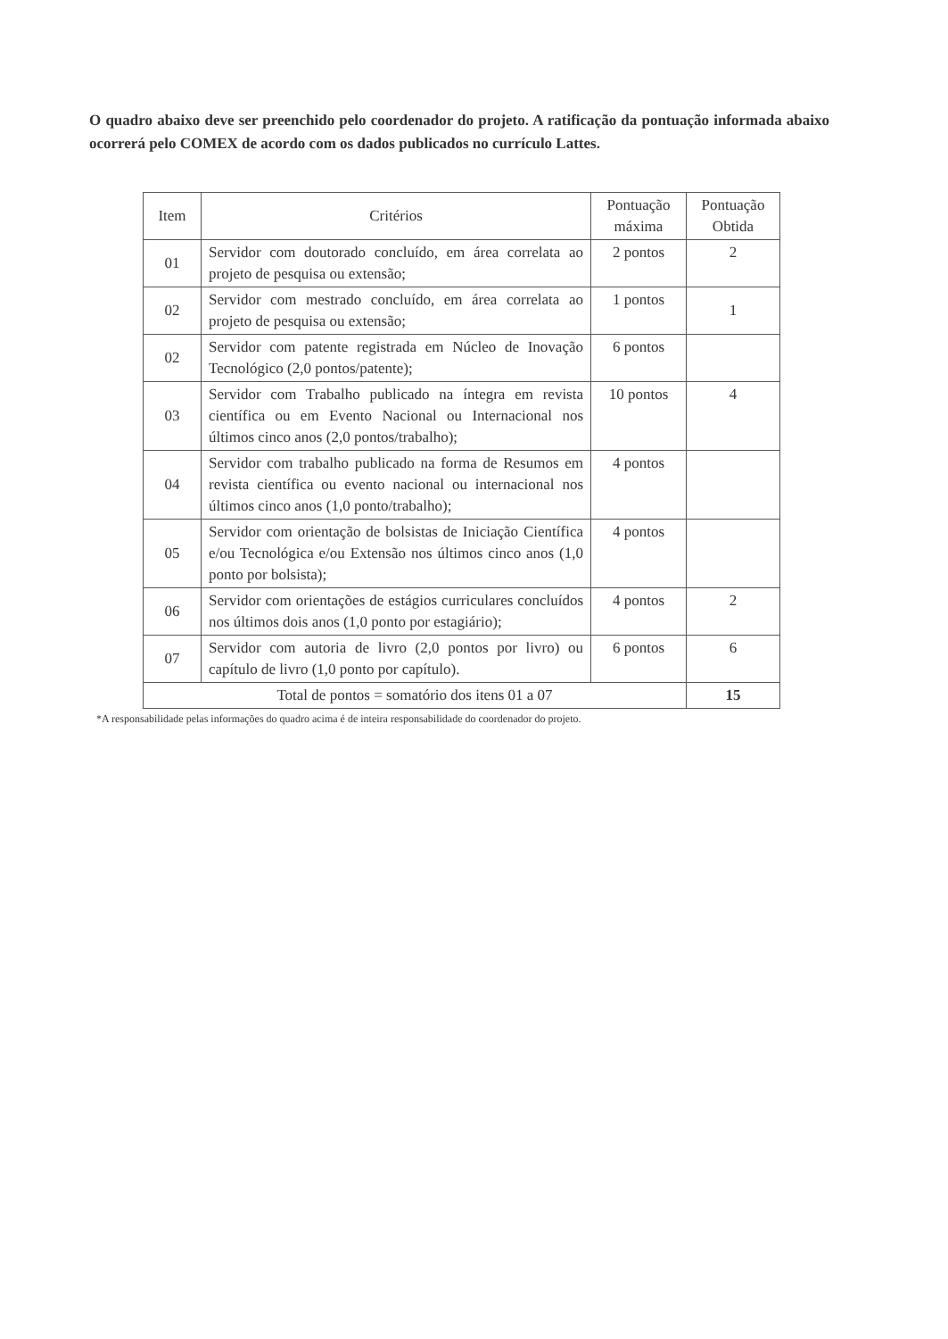O quadro abaixo deve ser preenchido pelo coordenador do projeto. A ratificação da pontuação informada abaixo ocorrerá pelo COMEX de acordo com os dados publicados no currículo Lattes.
| Item | Critérios | Pontuação máxima | Pontuação Obtida |
| --- | --- | --- | --- |
| 01 | Servidor com doutorado concluído, em área correlata ao projeto de pesquisa ou extensão; | 2 pontos | 2 |
| 02 | Servidor com mestrado concluído, em área correlata ao projeto de pesquisa ou extensão; | 1 pontos | 1 |
| 02 | Servidor com patente registrada em Núcleo de Inovação Tecnológico (2,0 pontos/patente); | 6 pontos | |
| 03 | Servidor com Trabalho publicado na íntegra em revista científica ou em Evento Nacional ou Internacional nos últimos cinco anos (2,0 pontos/trabalho); | 10 pontos | 4 |
| 04 | Servidor com trabalho publicado na forma de Resumos em revista científica ou evento nacional ou internacional nos últimos cinco anos (1,0 ponto/trabalho); | 4 pontos | |
| 05 | Servidor com orientação de bolsistas de Iniciação Científica e/ou Tecnológica e/ou Extensão nos últimos cinco anos (1,0 ponto por bolsista); | 4 pontos | |
| 06 | Servidor com orientações de estágios curriculares concluídos nos últimos dois anos (1,0 ponto por estagiário); | 4 pontos | 2 |
| 07 | Servidor com autoria de livro (2,0 pontos por livro) ou capítulo de livro (1,0 ponto por capítulo). | 6 pontos | 6 |
| Total de pontos = somatório dos itens 01 a 07 | | | 15 |
*A responsabilidade pelas informações do quadro acima é de inteira responsabilidade do coordenador do projeto.